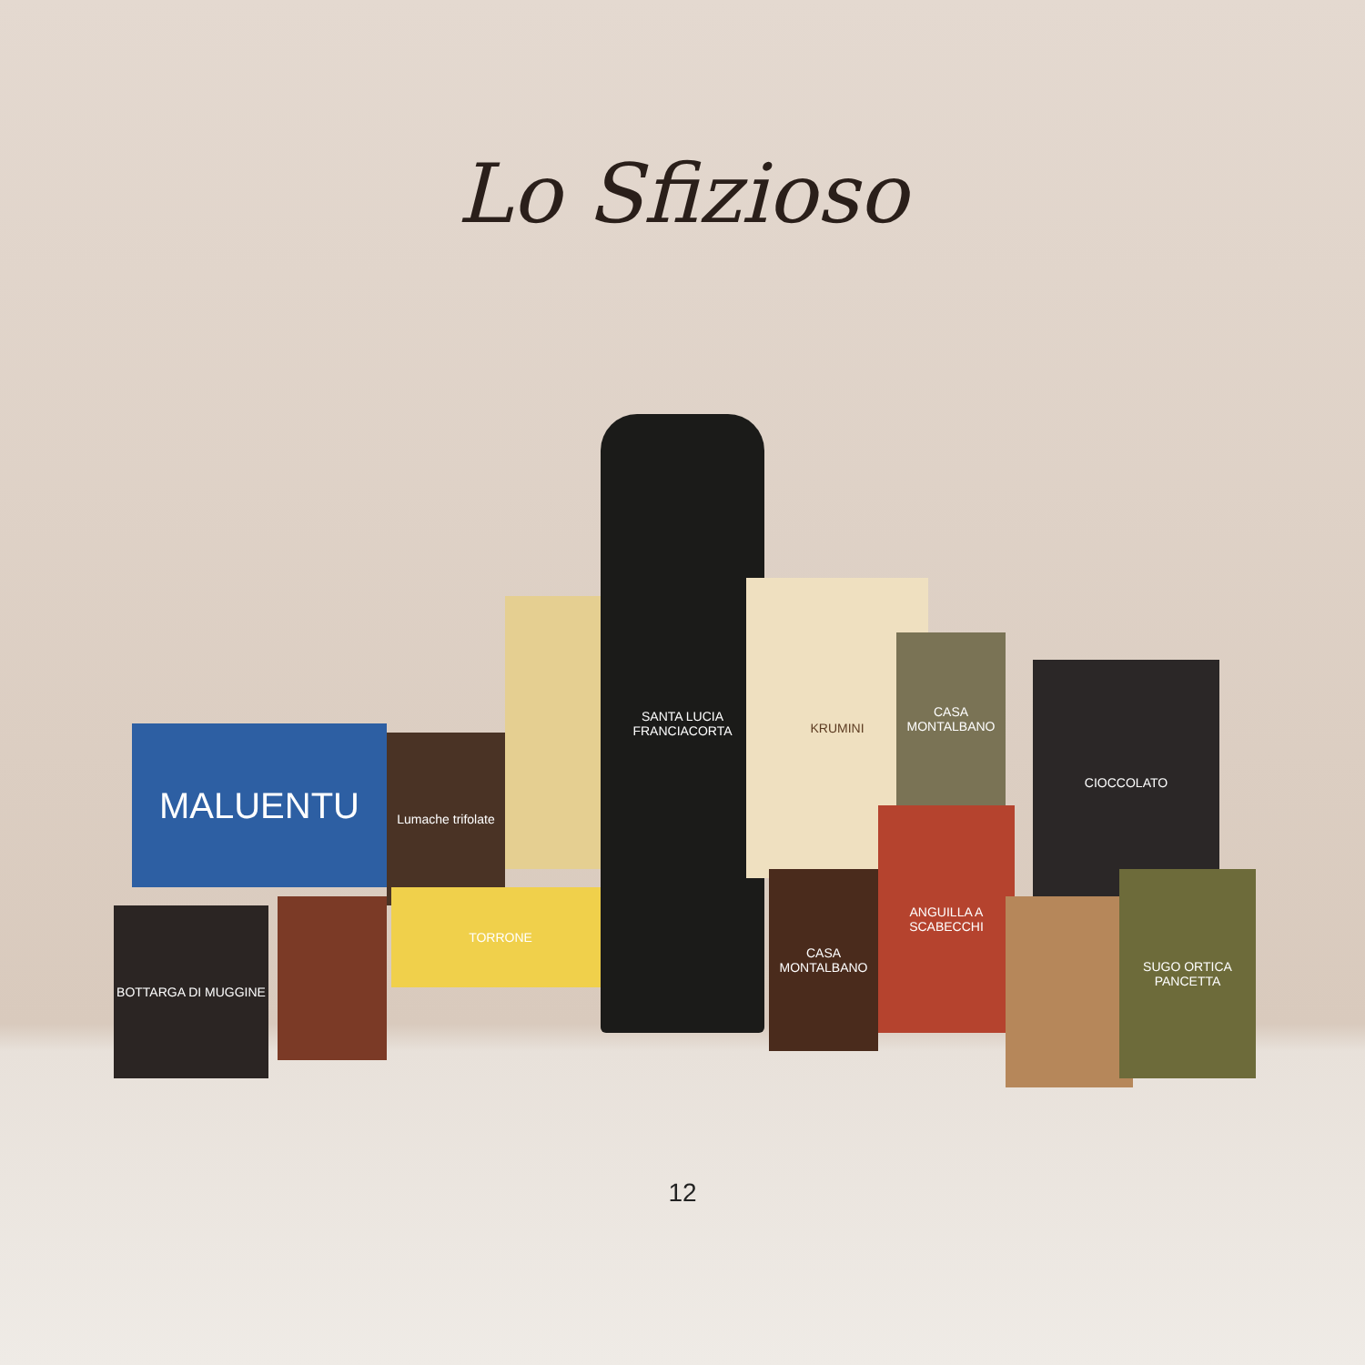Lo Sfizioso
MALUENTU
Lumache trifolate
TORRONE
SANTA LUCIA
FRANCIACORTA
KRUMINI
CASA MONTALBANO
CIOCCOLATO
BOTTARGA DI MUGGINE
CASA MONTALBANO
ANGUILLA A SCABECCHI
SUGO ORTICA PANCETTA
12